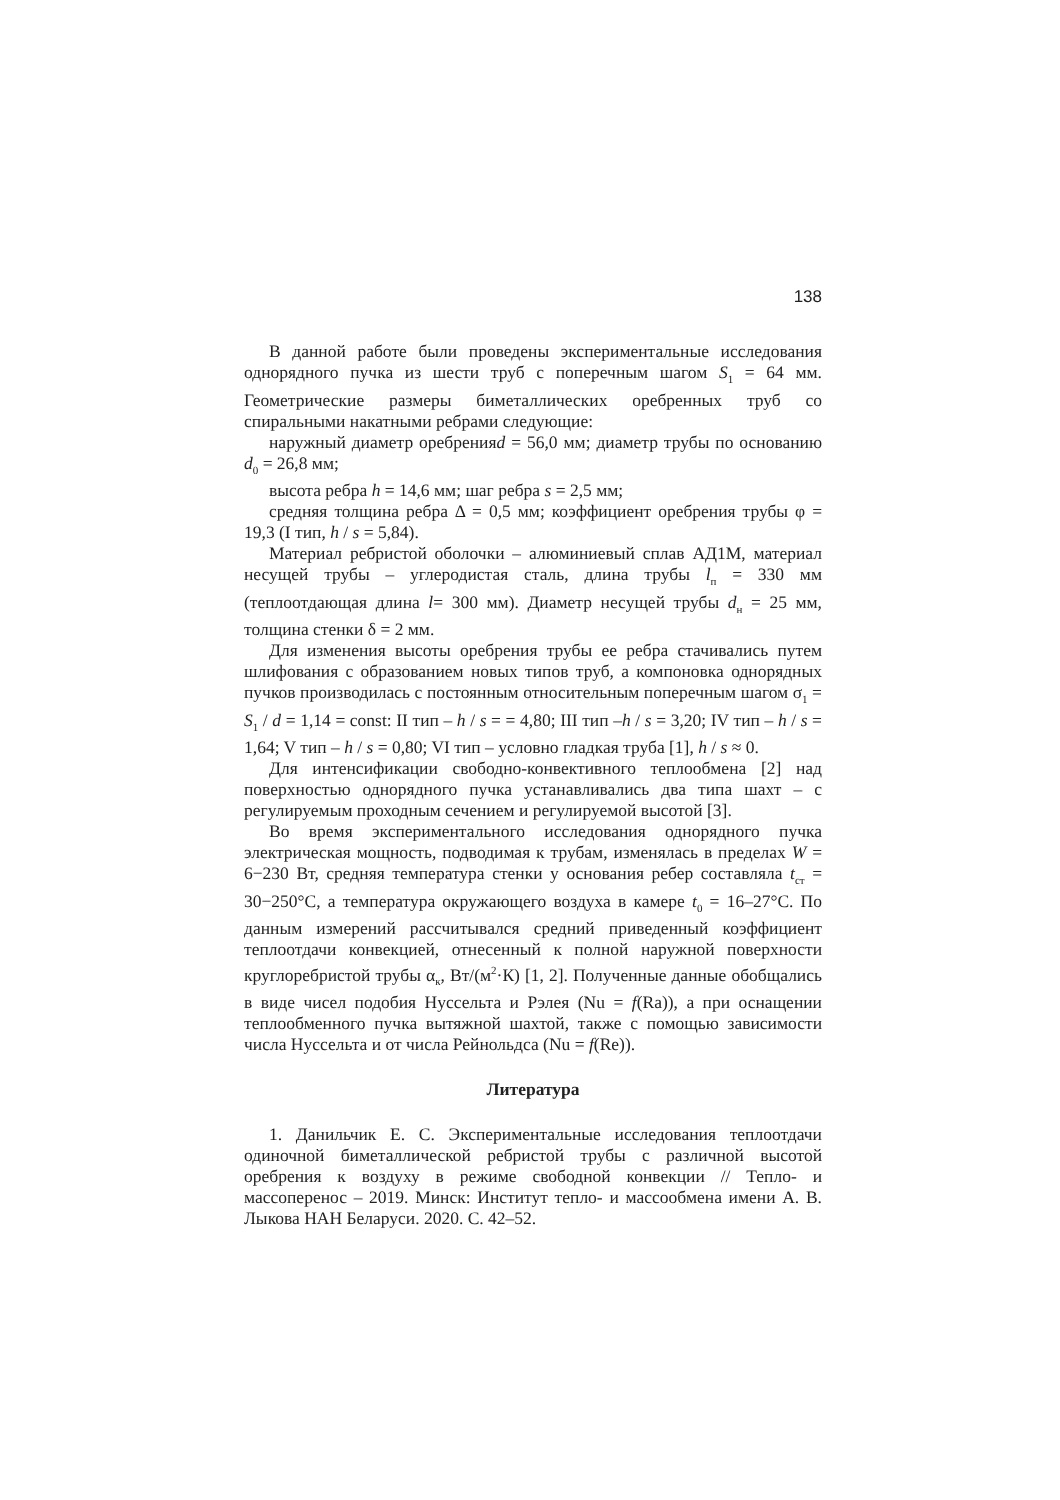138
В данной работе были проведены экспериментальные исследования однорядного пучка из шести труб с поперечным шагом S<sub>1</sub> = 64 мм. Геометрические размеры биметаллических оребренных труб со спиральными накатными ребрами следующие:
наружный диаметр оребренияd = 56,0 мм; диаметр трубы по основанию d<sub>0</sub> = 26,8 мм;
высота ребра h = 14,6 мм; шаг ребра s = 2,5 мм;
средняя толщина ребра Δ = 0,5 мм; коэффициент оребрения трубы φ = 19,3 (I тип, h / s = 5,84).
Материал ребристой оболочки – алюминиевый сплав АД1М, материал несущей трубы – углеродистая сталь, длина трубы l<sub>п</sub> = 330 мм (теплоотдающая длина l= 300 мм). Диаметр несущей трубы d<sub>н</sub> = 25 мм, толщина стенки δ = 2 мм.
Для изменения высоты оребрения трубы ее ребра стачивались путем шлифования с образованием новых типов труб, а компоновка однорядных пучков производилась с постоянным относительным поперечным шагом σ<sub>1</sub> = S<sub>1</sub> / d = 1,14 = const: II тип – h / s = = 4,80; III тип –h / s = 3,20; IV тип – h / s = 1,64; V тип – h / s = 0,80; VI тип – условно гладкая труба [1], h / s ≈ 0.
Для интенсификации свободно-конвективного теплообмена [2] над поверхностью однорядного пучка устанавливались два типа шахт – с регулируемым проходным сечением и регулируемой высотой [3].
Во время экспериментального исследования однорядного пучка электрическая мощность, подводимая к трубам, изменялась в пределах W = 6−230 Вт, средняя температура стенки у основания ребер составляла t<sub>ст</sub> = 30−250°С, а температура окружающего воздуха в камере t<sub>0</sub> = 16–27°С. По данным измерений рассчитывался средний приведенный коэффициент теплоотдачи конвекцией, отнесенный к полной наружной поверхности круглоребристой трубы α<sub>к</sub>, Вт/(м<sup>2</sup>·К) [1, 2]. Полученные данные обобщались в виде чисел подобия Нуссельта и Рэлея (Nu = f(Ra)), а при оснащении теплообменного пучка вытяжной шахтой, также с помощью зависимости числа Нуссельта и от числа Рейнольдса (Nu = f(Re)).
Литература
1. Данильчик Е. С. Экспериментальные исследования теплоотдачи одиночной биметаллической ребристой трубы с различной высотой оребрения к воздуху в режиме свободной конвекции // Тепло- и массоперенос – 2019. Минск: Институт тепло- и массообмена имени А. В. Лыкова НАН Беларуси. 2020. С. 42–52.